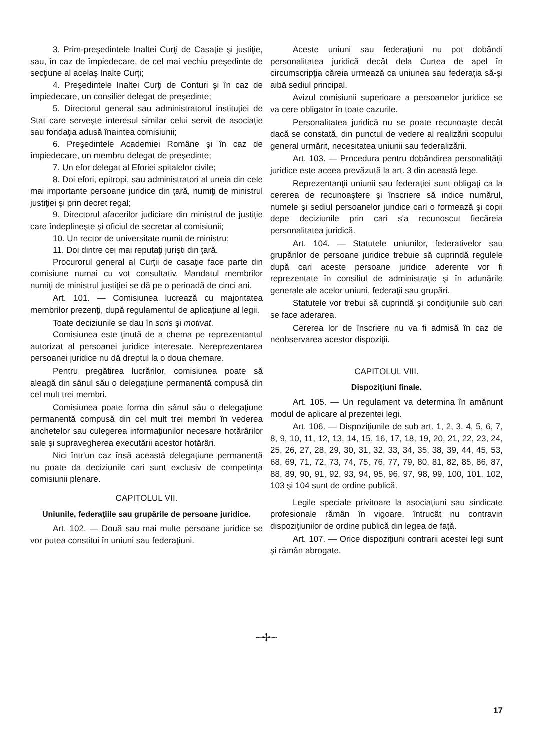3. Prim-preşedintele Inaltei Curţi de Casaţie şi justiţie, sau, în caz de împiedecare, de cel mai vechiu preşedinte de secţiune al acelaş Inalte Curţi;
4. Preşedintele Inaltei Curţi de Conturi şi în caz de împiedecare, un consilier delegat de preşedinte;
5. Directorul general sau administratorul instituţiei de Stat care serveşte interesul similar celui servit de asociaţie sau fondaţia adusă înaintea comisiunii;
6. Preşedintele Academiei Române şi în caz de împiedecare, un membru delegat de preşedinte;
7. Un efor delegat al Eforiei spitalelor civile;
8. Doi efori, epitropi, sau administratori al uneia din cele mai importante persoane juridice din ţară, numiţi de ministrul justiţiei şi prin decret regal;
9. Directorul afacerilor judiciare din ministrul de justiţie care îndeplineşte şi oficiul de secretar al comisiunii;
10. Un rector de universitate numit de ministru;
11. Doi dintre cei mai reputaţi jurişti din ţară.
Procurorul general al Curţii de casaţie face parte din comisiune numai cu vot consultativ. Mandatul membrilor numiţi de ministrul justiţiei se dă pe o perioadă de cinci ani.
Art. 101. — Comisiunea lucrează cu majoritatea membrilor prezenţi, după regulamentul de aplicaţiune al legii.
Toate deciziunile se dau în scris şi motivat.
Comisiunea este ţinută de a chema pe reprezentantul autorizat al persoanei juridice interesate. Nereprezentarea persoanei juridice nu dă dreptul la o doua chemare.
Pentru pregătirea lucrărilor, comisiunea poate să aleagă din sânul său o delegaţiune permanentă compusă din cel mult trei membri.
Comisiunea poate forma din sânul său o delegaţiune permanentă compusă din cel mult trei membri în vederea anchetelor sau culegerea informaţiunilor necesare hotărârilor sale şi supravegherea executării acestor hotărâri.
Nici într'un caz însă această delegaţiune permanentă nu poate da deciziunile cari sunt exclusiv de competinţa comisiunii plenare.
CAPITOLUL VII.
Uniunile, federaţiile sau grupările de persoane juridice.
Art. 102. — Două sau mai multe persoane juridice se vor putea constitui în uniuni sau federaţiuni.
Aceste uniuni sau federaţiuni nu pot dobândi personalitatea juridică decât dela Curtea de apel în circumscripţia căreia urmează ca uniunea sau federaţia să-şi aibă sediul principal.
Avizul comisiunii superioare a persoanelor juridice se va cere obligator în toate cazurile.
Personalitatea juridică nu se poate recunoaşte decât dacă se constată, din punctul de vedere al realizării scopului general urmărit, necesitatea uniunii sau federalizării.
Art. 103. — Procedura pentru dobândirea personalităţii juridice este aceea prevăzută la art. 3 din această lege.
Reprezentanţii uniunii sau federaţiei sunt obligaţi ca la cererea de recunoaştere şi înscriere să indice numărul, numele şi sediul persoanelor juridice cari o formează şi copii depe deciziunile prin cari s'a recunoscut fiecăreia personalitatea juridică.
Art. 104. — Statutele uniunilor, federativelor sau grupărilor de persoane juridice trebuie să cuprindă regulele după cari aceste persoane juridice aderente vor fi reprezentate în consiliul de administraţie şi în adunările generale ale acelor uniuni, federaţii sau grupări.
Statutele vor trebui să cuprindă şi condiţiunile sub cari se face aderarea.
Cererea lor de înscriere nu va fi admisă în caz de neobservarea acestor dispoziţii.
CAPITOLUL VIII.
Dispoziţiuni finale.
Art. 105. — Un regulament va determina în amănunt modul de aplicare al prezentei legi.
Art. 106. — Dispoziţiunile de sub art. 1, 2, 3, 4, 5, 6, 7, 8, 9, 10, 11, 12, 13, 14, 15, 16, 17, 18, 19, 20, 21, 22, 23, 24, 25, 26, 27, 28, 29, 30, 31, 32, 33, 34, 35, 38, 39, 44, 45, 53, 68, 69, 71, 72, 73, 74, 75, 76, 77, 79, 80, 81, 82, 85, 86, 87, 88, 89, 90, 91, 92, 93, 94, 95, 96, 97, 98, 99, 100, 101, 102, 103 şi 104 sunt de ordine publică.
Legile speciale privitoare la asociaţiuni sau sindicate profesionale rămân în vigoare, întrucât nu contravin dispoziţiunilor de ordine publică din legea de faţă.
Art. 107. — Orice dispoziţiuni contrarii acestei legi sunt şi rămân abrogate.
~✢~
17